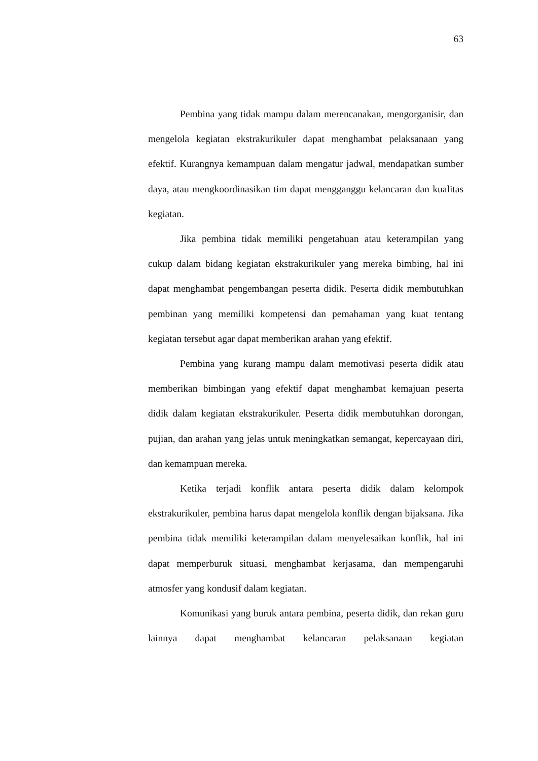63
Pembina yang tidak mampu dalam merencanakan, mengorganisir, dan mengelola kegiatan ekstrakurikuler dapat menghambat pelaksanaan yang efektif. Kurangnya kemampuan dalam mengatur jadwal, mendapatkan sumber daya, atau mengkoordinasikan tim dapat mengganggu kelancaran dan kualitas kegiatan.
Jika pembina tidak memiliki pengetahuan atau keterampilan yang cukup dalam bidang kegiatan ekstrakurikuler yang mereka bimbing, hal ini dapat menghambat pengembangan peserta didik. Peserta didik membutuhkan pembinan yang memiliki kompetensi dan pemahaman yang kuat tentang kegiatan tersebut agar dapat memberikan arahan yang efektif.
Pembina yang kurang mampu dalam memotivasi peserta didik atau memberikan bimbingan yang efektif dapat menghambat kemajuan peserta didik dalam kegiatan ekstrakurikuler. Peserta didik membutuhkan dorongan, pujian, dan arahan yang jelas untuk meningkatkan semangat, kepercayaan diri, dan kemampuan mereka.
Ketika terjadi konflik antara peserta didik dalam kelompok ekstrakurikuler, pembina harus dapat mengelola konflik dengan bijaksana. Jika pembina tidak memiliki keterampilan dalam menyelesaikan konflik, hal ini dapat memperburuk situasi, menghambat kerjasama, dan mempengaruhi atmosfer yang kondusif dalam kegiatan.
Komunikasi yang buruk antara pembina, peserta didik, dan rekan guru lainnya dapat menghambat kelancaran pelaksanaan kegiatan